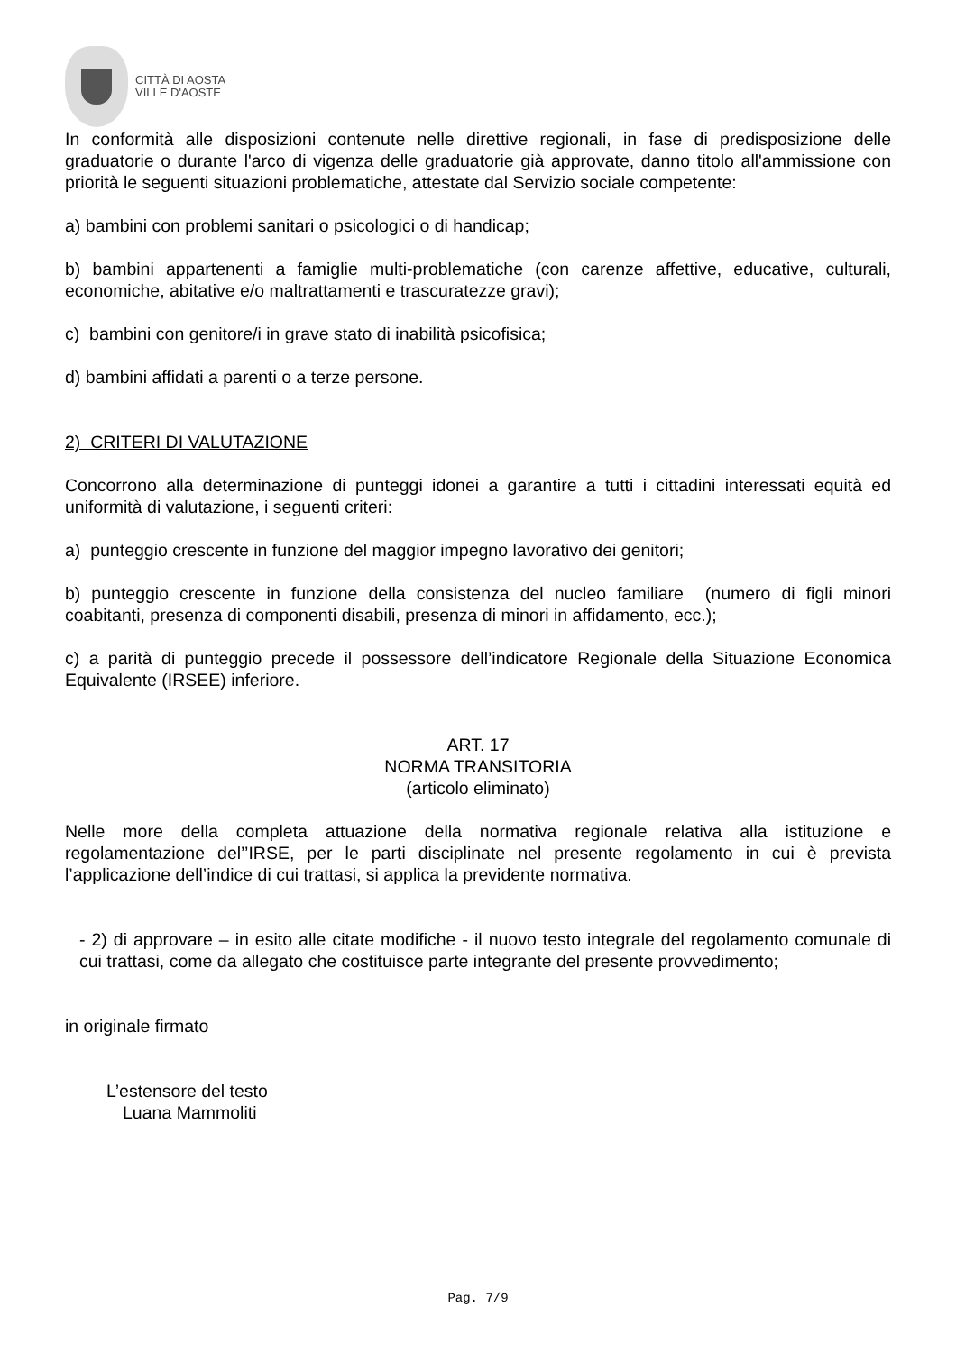CITTÀ DI AOSTA
VILLE D'AOSTE
In conformità alle disposizioni contenute nelle direttive regionali, in fase di predisposizione delle graduatorie o durante l'arco di vigenza delle graduatorie già approvate, danno titolo all'ammissione con priorità le seguenti situazioni problematiche, attestate dal Servizio sociale competente:
a) bambini con problemi sanitari o psicologici o di handicap;
b) bambini appartenenti a famiglie multi-problematiche (con carenze affettive, educative, culturali, economiche, abitative e/o maltrattamenti e trascuratezze gravi);
c) bambini con genitore/i in grave stato di inabilità psicofisica;
d) bambini affidati a parenti o a terze persone.
2) CRITERI DI VALUTAZIONE
Concorrono alla determinazione di punteggi idonei a garantire a tutti i cittadini interessati equità ed uniformità di valutazione, i seguenti criteri:
a) punteggio crescente in funzione del maggior impegno lavorativo dei genitori;
b) punteggio crescente in funzione della consistenza del nucleo familiare (numero di figli minori coabitanti, presenza di componenti disabili, presenza di minori in affidamento, ecc.);
c) a parità di punteggio precede il possessore dell’indicatore Regionale della Situazione Economica Equivalente (IRSEE) inferiore.
ART. 17
NORMA TRANSITORIA
(articolo eliminato)
Nelle more della completa attuazione della normativa regionale relativa alla istituzione e regolamentazione del’’IRSE, per le parti disciplinate nel presente regolamento in cui è prevista l’applicazione dell’indice di cui trattasi, si applica la previdente normativa.
- 2) di approvare – in esito alle citate modifiche - il nuovo testo integrale del regolamento comunale di cui trattasi, come da allegato che costituisce parte integrante del presente provvedimento;
in originale firmato
L’estensore del testo
Luana Mammoliti
Pag. 7/9